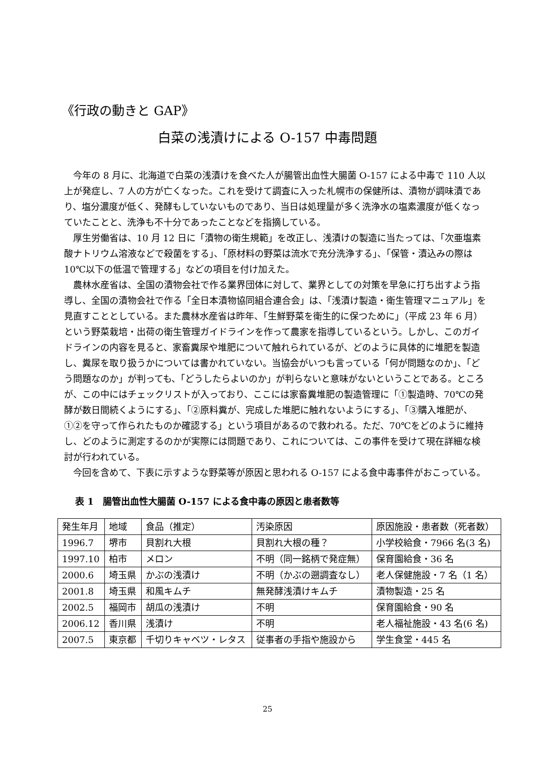《行政の動きと GAP》
白菜の浅漬けによる O-157 中毒問題
今年の 8 月に、北海道で白菜の浅漬けを食べた人が腸管出血性大腸菌 O-157 による中毒で 110 人以上が発症し、7 人の方が亡くなった。これを受けて調査に入った札幌市の保健所は、漬物が調味漬であり、塩分濃度が低く、発酵もしていないものであり、当日は処理量が多く洗浄水の塩素濃度が低くなっていたことと、洗浄も不十分であったことなどを指摘している。
厚生労働省は、10 月 12 日に「漬物の衛生規範」を改正し、浅漬けの製造に当たっては、「次亜塩素酸ナトリウム溶液などで殺菌をする」、「原材料の野菜は流水で充分洗浄する」、「保管・漬込みの際は 10℃以下の低温で管理する」などの項目を付け加えた。
農林水産省は、全国の漬物会社で作る業界団体に対して、業界としての対策を早急に打ち出すよう指導し、全国の漬物会社で作る「全日本漬物協同組合連合会」は、「浅漬け製造・衛生管理マニュアル」を見直すこととしている。また農林水産省は昨年、「生鮮野菜を衛生的に保つために」（平成 23 年 6 月）という野菜栽培・出荷の衛生管理ガイドラインを作って農家を指導しているという。しかし、このガイドラインの内容を見ると、家畜糞尿や堆肥について触れられているが、どのように具体的に堆肥を製造し、糞尿を取り扱うかについては書かれていない。当協会がいつも言っている「何が問題なのか」、「どう問題なのか」が判っても、「どうしたらよいのか」が判らないと意味がないということである。ところが、この中にはチェックリストが入っており、ここには家畜糞堆肥の製造管理に「①製造時、70℃の発酵が数日間続くようにする」、「②原料糞が、完成した堆肥に触れないようにする」、「③購入堆肥が、①②を守って作られたものか確認する」という項目があるので救われる。ただ、70℃をどのように維持し、どのように測定するのかが実際には問題であり、これについては、この事件を受けて現在詳細な検討が行われている。
今回を含めて、下表に示すような野菜等が原因と思われる O-157 による食中毒事件がおこっている。
表 1　腸管出血性大腸菌 O-157 による食中毒の原因と患者数等
| 発生年月 | 地域 | 食品（推定） | 汚染原因 | 原因施設・患者数（死者数） |
| 1996.7 | 堺市 | 貝割れ大根 | 貝割れ大根の種？ | 小学校給食・7966 名(3 名) |
| 1997.10 | 柏市 | メロン | 不明（同一銘柄で発症無） | 保育園給食・36 名 |
| 2000.6 | 埼玉県 | かぶの浅漬け | 不明（かぶの遡調査なし） | 老人保健施設・7 名（1 名） |
| 2001.8 | 埼玉県 | 和風キムチ | 無発酵浅漬けキムチ | 漬物製造・25 名 |
| 2002.5 | 福岡市 | 胡瓜の浅漬け | 不明 | 保育園給食・90 名 |
| 2006.12 | 香川県 | 浅漬け | 不明 | 老人福祉施設・43 名(6 名) |
| 2007.5 | 東京都 | 千切りキャベツ・レタス | 従事者の手指や施設から | 学生食堂・445 名 |
25